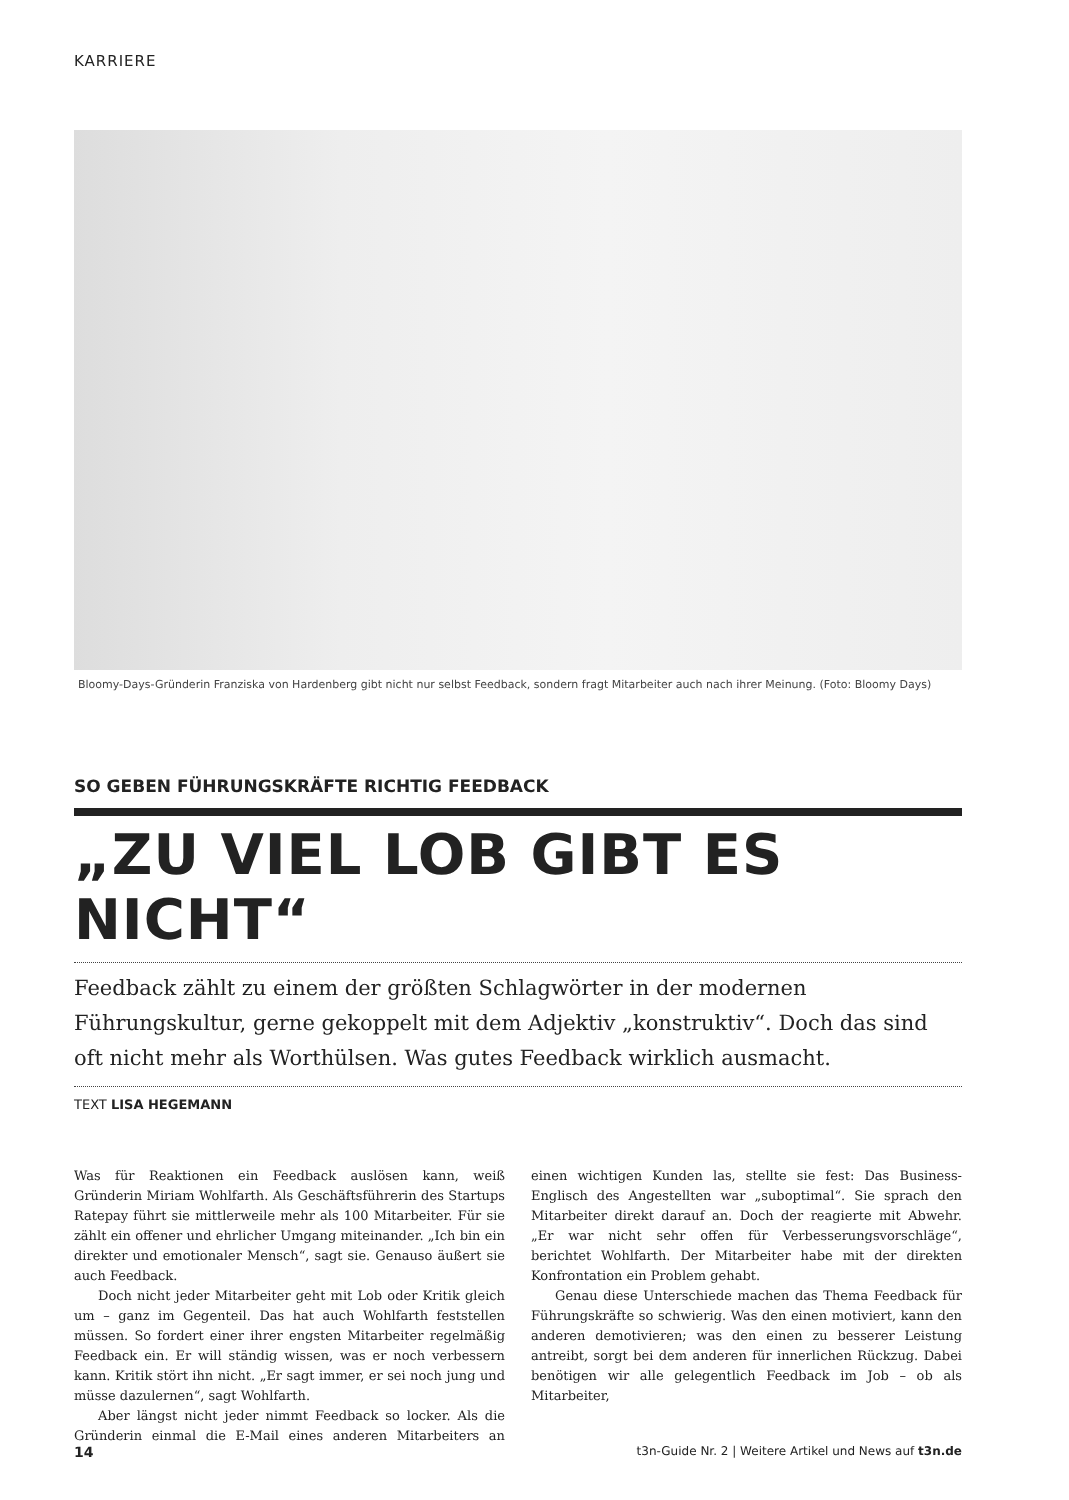KARRIERE
Bloomy-Days-Gründerin Franziska von Hardenberg gibt nicht nur selbst Feedback, sondern fragt Mitarbeiter auch nach ihrer Meinung. (Foto: Bloomy Days)
SO GEBEN FÜHRUNGSKRÄFTE RICHTIG FEEDBACK
„ZU VIEL LOB GIBT ES NICHT“
Feedback zählt zu einem der größten Schlagwörter in der modernen Führungskultur, gerne gekoppelt mit dem Adjektiv „konstruktiv“. Doch das sind oft nicht mehr als Worthülsen. Was gutes Feedback wirklich ausmacht.
TEXT LISA HEGEMANN
Was für Reaktionen ein Feedback auslösen kann, weiß Gründerin Miriam Wohlfarth. Als Geschäftsführerin des Startups Ratepay führt sie mittlerweile mehr als 100 Mitarbeiter. Für sie zählt ein offener und ehrlicher Umgang miteinander. „Ich bin ein direkter und emotionaler Mensch“, sagt sie. Genauso äußert sie auch Feedback.
Doch nicht jeder Mitarbeiter geht mit Lob oder Kritik gleich um – ganz im Gegenteil. Das hat auch Wohlfarth feststellen müssen. So fordert einer ihrer engsten Mitarbeiter regelmäßig Feedback ein. Er will ständig wissen, was er noch verbessern kann. Kritik stört ihn nicht. „Er sagt immer, er sei noch jung und müsse dazulernen“, sagt Wohlfarth.
Aber längst nicht jeder nimmt Feedback so locker. Als die Gründerin einmal die E-Mail eines anderen Mitarbeiters an einen wichtigen Kunden las, stellte sie fest: Das Business-Englisch des Angestellten war „suboptimal“. Sie sprach den Mitarbeiter direkt darauf an. Doch der reagierte mit Abwehr. „Er war nicht sehr offen für Verbesserungsvorschläge“, berichtet Wohlfarth. Der Mitarbeiter habe mit der direkten Konfrontation ein Problem gehabt.
Genau diese Unterschiede machen das Thema Feedback für Führungskräfte so schwierig. Was den einen motiviert, kann den anderen demotivieren; was den einen zu besserer Leistung antreibt, sorgt bei dem anderen für innerlichen Rückzug. Dabei benötigen wir alle gelegentlich Feedback im Job – ob als Mitarbeiter,
14 t3n-Guide Nr. 2 | Weitere Artikel und News auf t3n.de